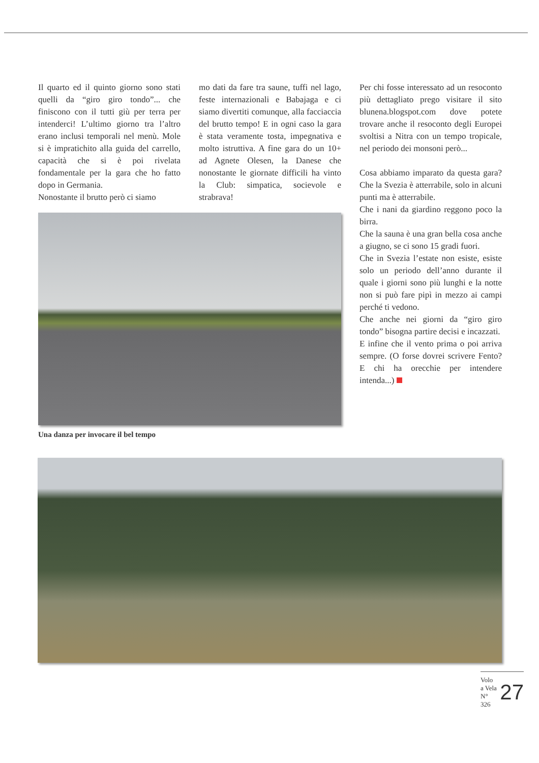Il quarto ed il quinto giorno sono stati quelli da “giro giro tondo”... che finiscono con il tutti giù per terra per intenderci! L’ultimo giorno tra l’altro erano inclusi temporali nel menù. Mole si è impratichito alla guida del carrello, capacità che si è poi rivelata fondamentale per la gara che ho fatto dopo in Germania.
Nonostante il brutto però ci siamo
mo dati da fare tra saune, tuffi nel lago, feste internazionali e Babajaga e ci siamo divertiti comunque, alla facciaccia del brutto tempo! E in ogni caso la gara è stata veramente tosta, impegnativa e molto istruttiva. A fine gara do un 10+ ad Agnete Olesen, la Danese che nonostante le giornate difficili ha vinto la Club: simpatica, socievole e strabrava!
Una danza per invocare il bel tempo
Per chi fosse interessato ad un resoconto più dettagliato prego visitare il sito blunena.blogspot.com dove potete trovare anche il resoconto degli Europei svoltisi a Nitra con un tempo tropicale, nel periodo dei monsoni però...
Cosa abbiamo imparato da questa gara? Che la Svezia è atterrabile, solo in alcuni punti ma è atterrabile.
Che i nani da giardino reggono poco la birra.
Che la sauna è una gran bella cosa anche a giugno, se ci sono 15 gradi fuori.
Che in Svezia l’estate non esiste, esiste solo un periodo dell’anno durante il quale i giorni sono più lunghi e la notte non si può fare pipì in mezzo ai campi perché ti vedono.
Che anche nei giorni da “giro giro tondo” bisogna partire decisi e incazzati.
E infine che il vento prima o poi arriva sempre. (O forse dovrei scrivere Fento? E chi ha orecchie per intendere intenda...)
Volo a Vela
N° 326
27